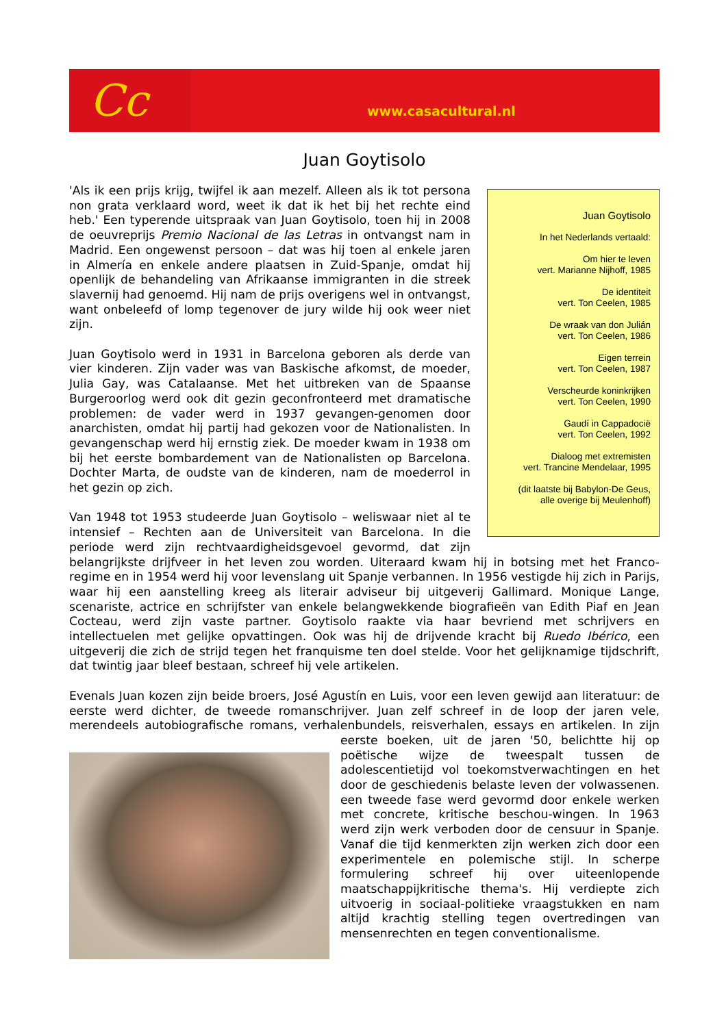Cc
www.casacultural.nl
Juan Goytisolo
Juan Goytisolo
In het Nederlands vertaald:
Om hier te leven
vert. Marianne Nijhoff, 1985
De identiteit
vert. Ton Ceelen, 1985
De wraak van don Julián
vert. Ton Ceelen, 1986
Eigen terrein
vert. Ton Ceelen, 1987
Verscheurde koninkrijken
vert. Ton Ceelen, 1990
Gaudí in Cappadocië
vert. Ton Ceelen, 1992
Dialoog met extremisten
vert. Trancine Mendelaar, 1995
(dit laatste bij Babylon-De Geus,
alle overige bij Meulenhoff)
'Als ik een prijs krijg, twijfel ik aan mezelf. Alleen als ik tot persona non grata verklaard word, weet ik dat ik het bij het rechte eind heb.' Een typerende uitspraak van Juan Goytisolo, toen hij in 2008 de oeuvreprijs Premio Nacional de las Letras in ontvangst nam in Madrid. Een ongewenst persoon – dat was hij toen al enkele jaren in Almería en enkele andere plaatsen in Zuid-Spanje, omdat hij openlijk de behandeling van Afrikaanse immigranten in die streek slavernij had genoemd. Hij nam de prijs overigens wel in ontvangst, want onbeleefd of lomp tegenover de jury wilde hij ook weer niet zijn.
Juan Goytisolo werd in 1931 in Barcelona geboren als derde van vier kinderen. Zijn vader was van Baskische afkomst, de moeder, Julia Gay, was Catalaanse. Met het uitbreken van de Spaanse Burgeroorlog werd ook dit gezin geconfronteerd met dramatische problemen: de vader werd in 1937 gevangen-genomen door anarchisten, omdat hij partij had gekozen voor de Nationalisten. In gevangenschap werd hij ernstig ziek. De moeder kwam in 1938 om bij het eerste bombardement van de Nationalisten op Barcelona. Dochter Marta, de oudste van de kinderen, nam de moederrol in het gezin op zich.
Van 1948 tot 1953 studeerde Juan Goytisolo – weliswaar niet al te intensief – Rechten aan de Universiteit van Barcelona. In die periode werd zijn rechtvaardigheidsgevoel gevormd, dat zijn belangrijkste drijfveer in het leven zou worden. Uiteraard kwam hij in botsing met het Franco-regime en in 1954 werd hij voor levenslang uit Spanje verbannen. In 1956 vestigde hij zich in Parijs, waar hij een aanstelling kreeg als literair adviseur bij uitgeverij Gallimard. Monique Lange, scenariste, actrice en schrijfster van enkele belangwekkende biografieën van Edith Piaf en Jean Cocteau, werd zijn vaste partner. Goytisolo raakte via haar bevriend met schrijvers en intellectuelen met gelijke opvattingen. Ook was hij de drijvende kracht bij Ruedo Ibérico, een uitgeverij die zich de strijd tegen het franquisme ten doel stelde. Voor het gelijknamige tijdschrift, dat twintig jaar bleef bestaan, schreef hij vele artikelen.
Evenals Juan kozen zijn beide broers, José Agustín en Luis, voor een leven gewijd aan literatuur: de eerste werd dichter, de tweede romanschrijver. Juan zelf schreef in de loop der jaren vele, merendeels autobiografische romans, verhalenbundels, reisverhalen, essays en artikelen. In zijn eerste boeken, uit de jaren '50, belichtte hij op poëtische wijze de tweespalt tussen de adolescentietijd vol toekomstverwachtingen en het door de geschiedenis belaste leven der volwassenen. een tweede fase werd gevormd door enkele werken met concrete, kritische beschou-wingen. In 1963 werd zijn werk verboden door de censuur in Spanje. Vanaf die tijd kenmerkten zijn werken zich door een experimentele en polemische stijl. In scherpe formulering schreef hij over uiteenlopende maatschappijkritische thema's. Hij verdiepte zich uitvoerig in sociaal-politieke vraagstukken en nam altijd krachtig stelling tegen overtredingen van mensenrechten en tegen conventionalisme.